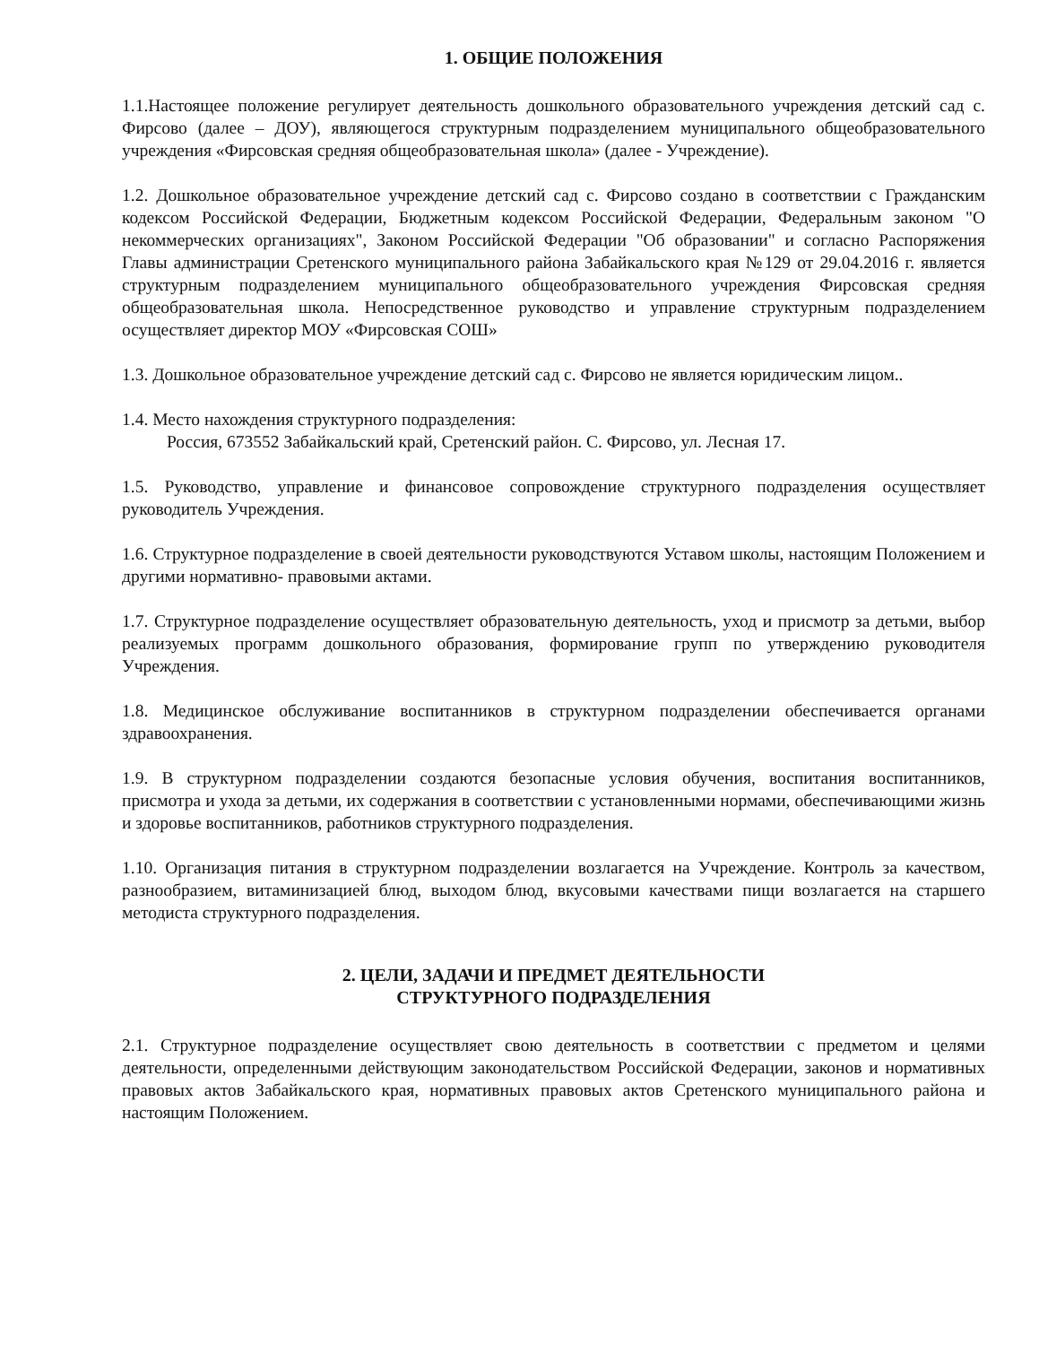1. ОБЩИЕ ПОЛОЖЕНИЯ
1.1.Настоящее положение регулирует деятельность дошкольного образовательного учреждения детский сад с. Фирсово (далее – ДОУ), являющегося структурным подразделением муниципального общеобразовательного учреждения «Фирсовская средняя общеобразовательная школа» (далее - Учреждение).
1.2. Дошкольное образовательное учреждение детский сад с. Фирсово создано в соответствии с Гражданским кодексом Российской Федерации, Бюджетным кодексом Российской Федерации, Федеральным законом "О некоммерческих организациях", Законом Российской Федерации "Об образовании" и согласно Распоряжения Главы администрации Сретенского муниципального района Забайкальского края №129 от 29.04.2016 г. является структурным подразделением муниципального общеобразовательного учреждения Фирсовская средняя общеобразовательная школа. Непосредственное руководство и управление структурным подразделением осуществляет директор МОУ «Фирсовская СОШ»
1.3. Дошкольное образовательное учреждение детский сад с. Фирсово не является юридическим лицом..
1.4. Место нахождения структурного подразделения:
Россия, 673552 Забайкальский край, Сретенский район. С. Фирсово, ул. Лесная 17.
1.5. Руководство, управление и финансовое сопровождение структурного подразделения осуществляет руководитель Учреждения.
1.6. Структурное подразделение в своей деятельности руководствуются Уставом школы, настоящим Положением и другими нормативно- правовыми актами.
1.7. Структурное подразделение осуществляет образовательную деятельность, уход и присмотр за детьми, выбор реализуемых программ дошкольного образования, формирование групп по утверждению руководителя Учреждения.
1.8. Медицинское обслуживание воспитанников в структурном подразделении обеспечивается органами здравоохранения.
1.9. В структурном подразделении создаются безопасные условия обучения, воспитания воспитанников, присмотра и ухода за детьми, их содержания в соответствии с установленными нормами, обеспечивающими жизнь и здоровье воспитанников, работников структурного подразделения.
1.10. Организация питания в структурном подразделении возлагается на Учреждение. Контроль за качеством, разнообразием, витаминизацией блюд, выходом блюд, вкусовыми качествами пищи возлагается на старшего методиста структурного подразделения.
2. ЦЕЛИ, ЗАДАЧИ И ПРЕДМЕТ ДЕЯТЕЛЬНОСТИ
СТРУКТУРНОГО ПОДРАЗДЕЛЕНИЯ
2.1. Структурное подразделение осуществляет свою деятельность в соответствии с предметом и целями деятельности, определенными действующим законодательством Российской Федерации, законов и нормативных правовых актов Забайкальского края, нормативных правовых актов Сретенского муниципального района и настоящим Положением.